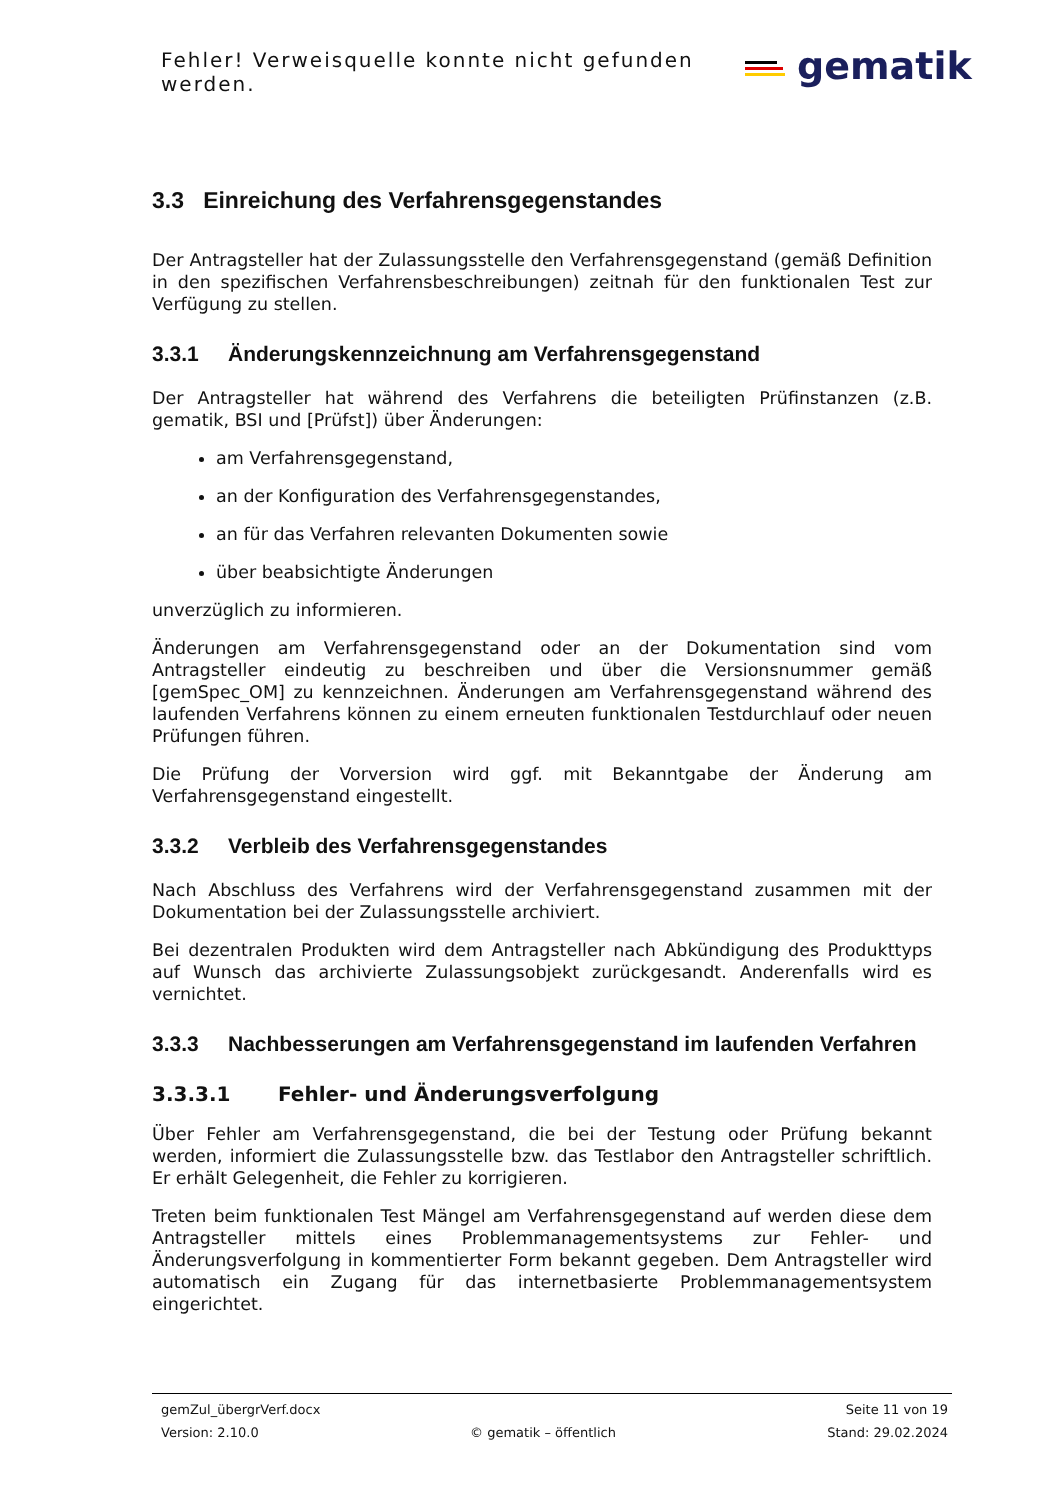Fehler! Verweisquelle konnte nicht gefunden werden.
gematik
3.3 Einreichung des Verfahrensgegenstandes
Der Antragsteller hat der Zulassungsstelle den Verfahrensgegenstand (gemäß Definition in den spezifischen Verfahrensbeschreibungen) zeitnah für den funktionalen Test zur Verfügung zu stellen.
3.3.1 Änderungskennzeichnung am Verfahrensgegenstand
Der Antragsteller hat während des Verfahrens die beteiligten Prüfinstanzen (z.B. gematik, BSI und [Prüfst]) über Änderungen:
am Verfahrensgegenstand,
an der Konfiguration des Verfahrensgegenstandes,
an für das Verfahren relevanten Dokumenten sowie
über beabsichtigte Änderungen
unverzüglich zu informieren.
Änderungen am Verfahrensgegenstand oder an der Dokumentation sind vom Antragsteller eindeutig zu beschreiben und über die Versionsnummer gemäß [gemSpec_OM] zu kennzeichnen. Änderungen am Verfahrensgegenstand während des laufenden Verfahrens können zu einem erneuten funktionalen Testdurchlauf oder neuen Prüfungen führen.
Die Prüfung der Vorversion wird ggf. mit Bekanntgabe der Änderung am Verfahrensgegenstand eingestellt.
3.3.2 Verbleib des Verfahrensgegenstandes
Nach Abschluss des Verfahrens wird der Verfahrensgegenstand zusammen mit der Dokumentation bei der Zulassungsstelle archiviert.
Bei dezentralen Produkten wird dem Antragsteller nach Abkündigung des Produkttyps auf Wunsch das archivierte Zulassungsobjekt zurückgesandt. Anderenfalls wird es vernichtet.
3.3.3 Nachbesserungen am Verfahrensgegenstand im laufenden Verfahren
3.3.3.1 Fehler- und Änderungsverfolgung
Über Fehler am Verfahrensgegenstand, die bei der Testung oder Prüfung bekannt werden, informiert die Zulassungsstelle bzw. das Testlabor den Antragsteller schriftlich. Er erhält Gelegenheit, die Fehler zu korrigieren.
Treten beim funktionalen Test Mängel am Verfahrensgegenstand auf werden diese dem Antragsteller mittels eines Problemmanagementsystems zur Fehler- und Änderungsverfolgung in kommentierter Form bekannt gegeben. Dem Antragsteller wird automatisch ein Zugang für das internetbasierte Problemmanagementsystem eingerichtet.
gemZul_übergrVerf.docx Seite 11 von 19
Version: 2.10.0 © gematik – öffentlich Stand: 29.02.2024